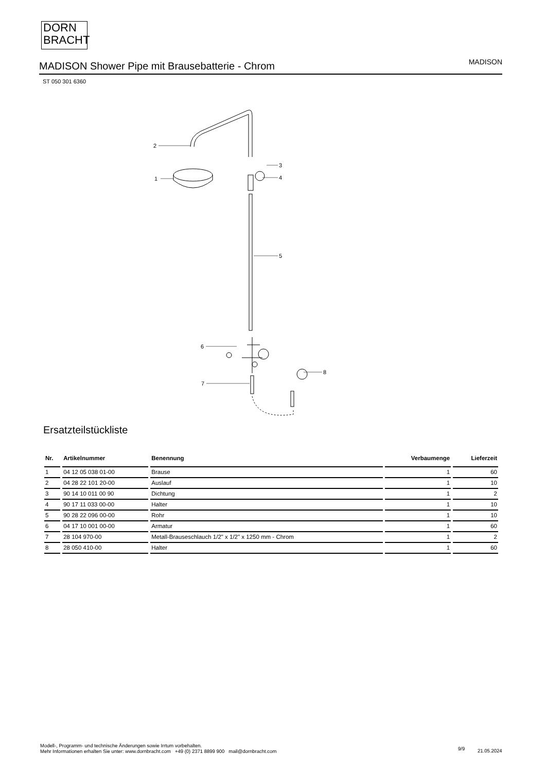DORN
BRACHT
MADISON Shower Pipe mit Brausebatterie - Chrom
MADISON
ST 050 301 6360
2
1
3
4
5
6
7
8
Ersatzteilstückliste
| Nr. | Artikelnummer | Benennung | Verbaumenge | Lieferzeit |
| --- | --- | --- | --- | --- |
| 1 | 04 12 05 038 01-00 | Brause | 1 | 60 |
| 2 | 04 28 22 101 20-00 | Auslauf | 1 | 10 |
| 3 | 90 14 10 011 00 90 | Dichtung | 1 | 2 |
| 4 | 90 17 11 033 00-00 | Halter | 1 | 10 |
| 5 | 90 28 22 096 00-00 | Rohr | 1 | 10 |
| 6 | 04 17 10 001 00-00 | Armatur | 1 | 60 |
| 7 | 28 104 970-00 | Metall-Brauseschlauch 1/2" x 1/2" x 1250 mm - Chrom | 1 | 2 |
| 8 | 28 050 410-00 | Halter | 1 | 60 |
Modell-, Programm- und technische Änderungen sowie Irrtum vorbehalten.
Mehr Informationen erhalten Sie unter: www.dornbracht.com +49 (0) 2371 8899 900 mail@dornbracht.com
9/9 21.05.2024